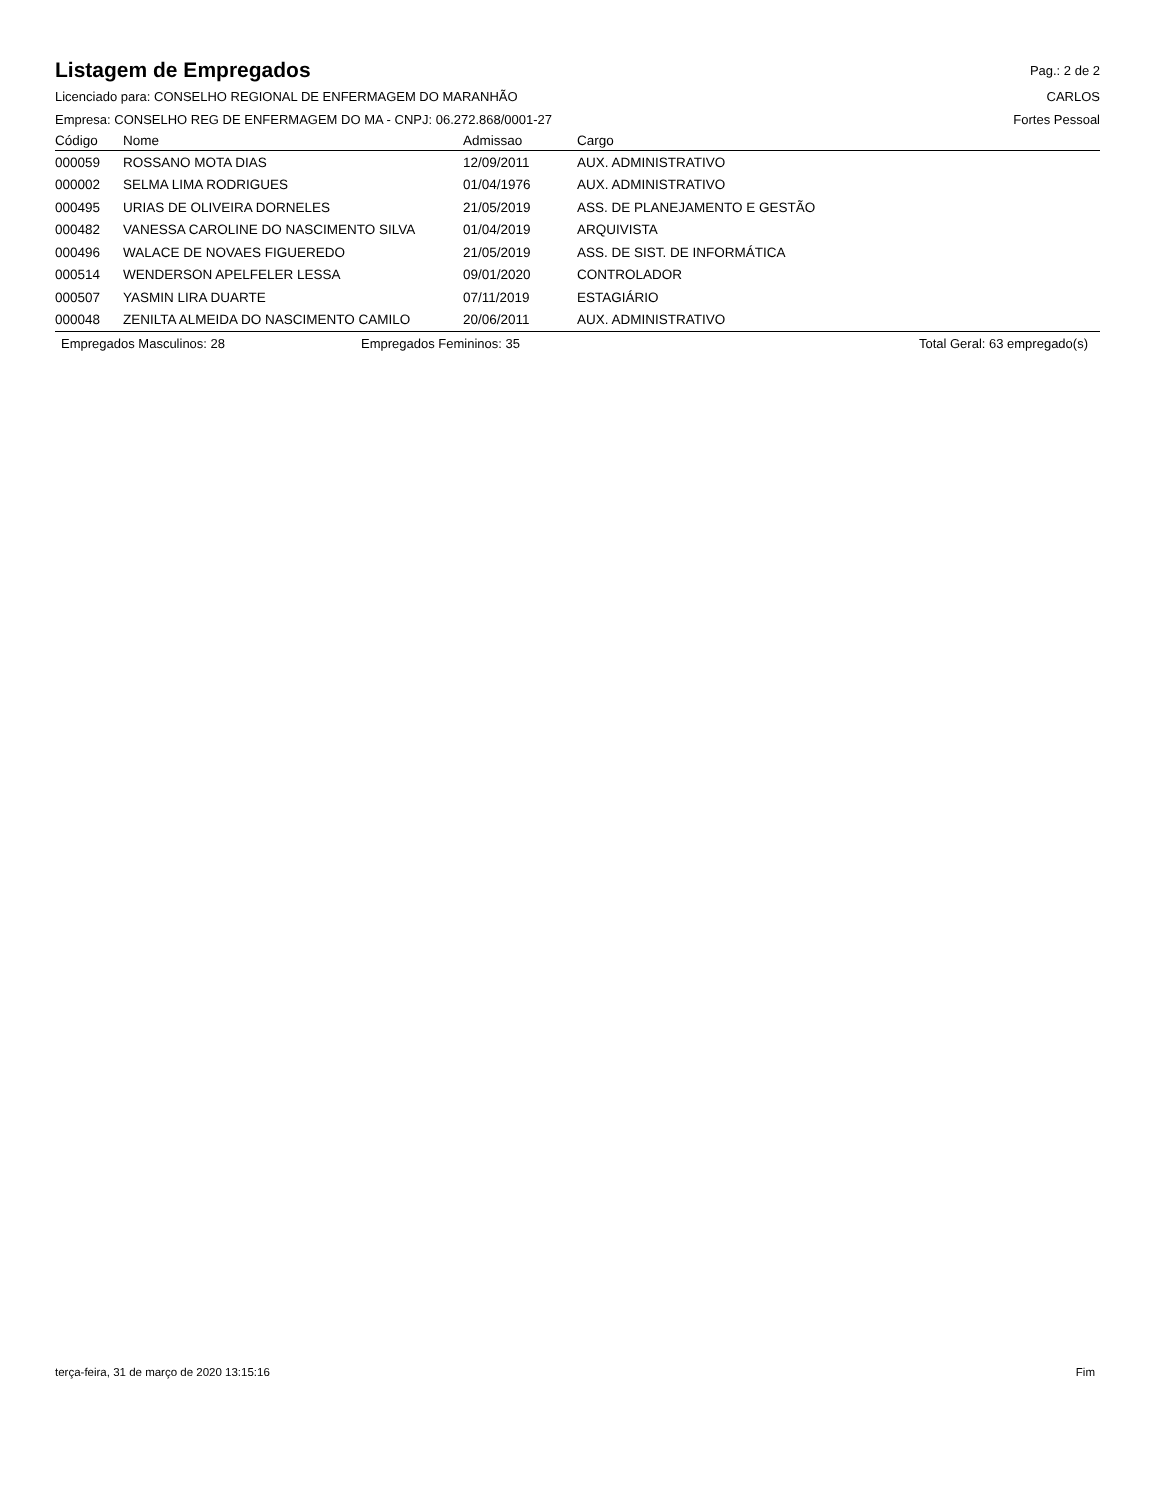Listagem de Empregados
Pag.: 2 de 2
Licenciado para: CONSELHO REGIONAL DE ENFERMAGEM DO MARANHÃO CARLOS
Empresa: CONSELHO REG DE ENFERMAGEM DO MA - CNPJ: 06.272.868/0001-27 Fortes Pessoal
| Código | Nome | Admissao | Cargo |
| --- | --- | --- | --- |
| 000059 | ROSSANO MOTA DIAS | 12/09/2011 | AUX. ADMINISTRATIVO |
| 000002 | SELMA LIMA RODRIGUES | 01/04/1976 | AUX. ADMINISTRATIVO |
| 000495 | URIAS DE OLIVEIRA DORNELES | 21/05/2019 | ASS. DE PLANEJAMENTO E GESTÃO |
| 000482 | VANESSA CAROLINE DO NASCIMENTO SILVA | 01/04/2019 | ARQUIVISTA |
| 000496 | WALACE DE NOVAES FIGUEREDO | 21/05/2019 | ASS. DE SIST. DE INFORMÁTICA |
| 000514 | WENDERSON APELFELER LESSA | 09/01/2020 | CONTROLADOR |
| 000507 | YASMIN LIRA DUARTE | 07/11/2019 | ESTAGIÁRIO |
| 000048 | ZENILTA ALMEIDA DO NASCIMENTO CAMILO | 20/06/2011 | AUX. ADMINISTRATIVO |
Empregados Masculinos: 28 Empregados Femininos: 35 Total Geral: 63 empregado(s)
terça-feira, 31 de março de 2020 13:15:16 Fim